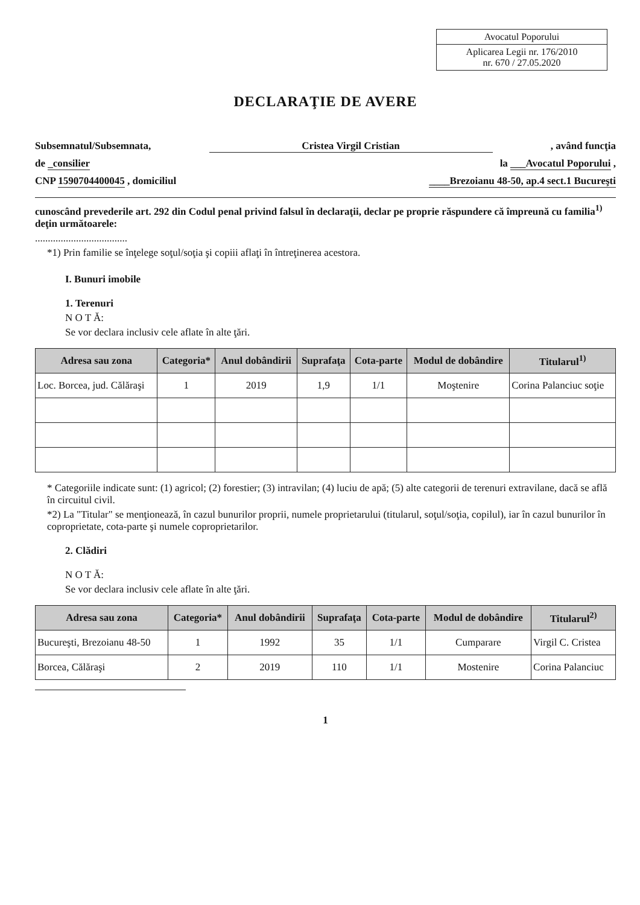Avocatul Poporului
Aplicarea Legii nr. 176/2010
nr. 670 / 27.05.2020
DECLARAŢIE DE AVERE
Subsemnatul/Subsemnata, Cristea Virgil Cristian, având funcţia
de _consilier la ___Avocatul Poporului ,
CNP 1590704400045 , domiciliul ____Brezoianu 48-50, ap.4 sect.1 Bucureşti
cunoscând prevederile art. 292 din Codul penal privind falsul în declaraţii, declar pe proprie răspundere că împreună cu familia<sup>1)</sup> deţin următoarele:
....................................
*1) Prin familie se înţelege soţul/soţia şi copiii aflaţi în întreţinerea acestora.
I. Bunuri imobile
1. Terenuri
N O T Ă:
Se vor declara inclusiv cele aflate în alte ţări.
| Adresa sau zona | Categoria* | Anul dobândirii | Suprafaţa | Cota-parte | Modul de dobândire | Titularul<sup>1)</sup> |
| --- | --- | --- | --- | --- | --- | --- |
| Loc. Borcea, jud. Călăraşi | 1 | 2019 | 1,9 | 1/1 | Moştenire | Corina Palanciuc soţie |
* Categoriile indicate sunt: (1) agricol; (2) forestier; (3) intravilan; (4) luciu de apă; (5) alte categorii de terenuri extravilane, dacă se află în circuitul civil.
*2) La "Titular" se menţionează, în cazul bunurilor proprii, numele proprietarului (titularul, soţul/soţia, copilul), iar în cazul bunurilor în coproprietate, cota-parte şi numele coproprietarilor.
2. Clădiri
N O T Ă:
Se vor declara inclusiv cele aflate în alte ţări.
| Adresa sau zona | Categoria* | Anul dobândirii | Suprafaţa | Cota-parte | Modul de dobândire | Titularul<sup>2)</sup> |
| --- | --- | --- | --- | --- | --- | --- |
| Bucureşti, Brezoianu 48-50 | 1 | 1992 | 35 | 1/1 | Cumparare | Virgil C. Cristea |
| Borcea, Călăraşi | 2 | 2019 | 110 | 1/1 | Mostenire | Corina Palanciuc |
1